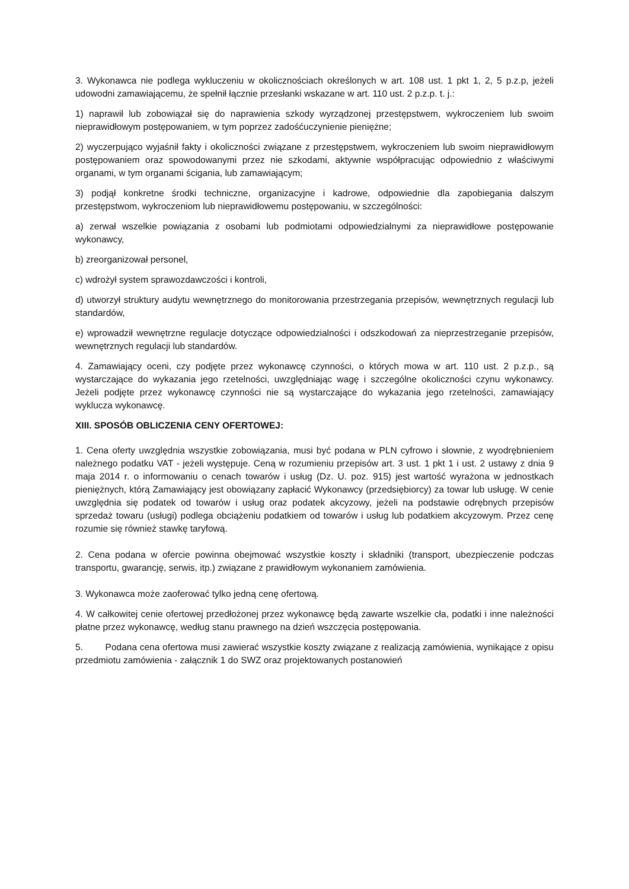3. Wykonawca nie podlega wykluczeniu w okolicznościach określonych w art. 108 ust. 1 pkt 1, 2, 5 p.z.p, jeżeli udowodni zamawiającemu, że spełnił łącznie przesłanki wskazane w art. 110 ust. 2 p.z.p. t. j.:
1) naprawił lub zobowiązał się do naprawienia szkody wyrządzonej przestępstwem, wykroczeniem lub swoim nieprawidłowym postępowaniem, w tym poprzez zadośćuczynienie pieniężne;
2) wyczerpująco wyjaśnił fakty i okoliczności związane z przestępstwem, wykroczeniem lub swoim nieprawidłowym postępowaniem oraz spowodowanymi przez nie szkodami, aktywnie współpracując odpowiednio z właściwymi organami, w tym organami ścigania, lub zamawiającym;
3) podjął konkretne środki techniczne, organizacyjne i kadrowe, odpowiednie dla zapobiegania dalszym przestępstwom, wykroczeniom lub nieprawidłowemu postępowaniu, w szczególności:
a) zerwał wszelkie powiązania z osobami lub podmiotami odpowiedzialnymi za nieprawidłowe postępowanie wykonawcy,
b) zreorganizował personel,
c) wdrożył system sprawozdawczości i kontroli,
d) utworzył struktury audytu wewnętrznego do monitorowania przestrzegania przepisów, wewnętrznych regulacji lub standardów,
e) wprowadził wewnętrzne regulacje dotyczące odpowiedzialności i odszkodowań za nieprzestrzeganie przepisów, wewnętrznych regulacji lub standardów.
4. Zamawiający oceni, czy podjęte przez wykonawcę czynności, o których mowa w art. 110 ust. 2 p.z.p., są wystarczające do wykazania jego rzetelności, uwzględniając wagę i szczególne okoliczności czynu wykonawcy. Jeżeli podjęte przez wykonawcę czynności nie są wystarczające do wykazania jego rzetelności, zamawiający wyklucza wykonawcę.
XIII. SPOSÓB OBLICZENIA CENY OFERTOWEJ:
1. Cena oferty uwzględnia wszystkie zobowiązania, musi być podana w PLN cyfrowo i słownie, z wyodrębnieniem należnego podatku VAT - jeżeli występuje. Ceną w rozumieniu przepisów art. 3 ust. 1 pkt 1 i ust. 2 ustawy z dnia 9 maja 2014 r. o informowaniu o cenach towarów i usług (Dz. U. poz. 915) jest wartość wyrażona w jednostkach pieniężnych, którą Zamawiający jest obowiązany zapłacić Wykonawcy (przedsiębiorcy) za towar lub usługę. W cenie uwzględnia się podatek od towarów i usług oraz podatek akcyzowy, jeżeli na podstawie odrębnych przepisów sprzedaż towaru (usługi) podlega obciążeniu podatkiem od towarów i usług lub podatkiem akcyzowym. Przez cenę rozumie się również stawkę taryfową.
2. Cena podana w ofercie powinna obejmować wszystkie koszty i składniki (transport, ubezpieczenie podczas transportu, gwarancję, serwis, itp.) związane z prawidłowym wykonaniem zamówienia.
3. Wykonawca może zaoferować tylko jedną cenę ofertową.
4. W całkowitej cenie ofertowej przedłożonej przez wykonawcę będą zawarte wszelkie cła, podatki i inne należności płatne przez wykonawcę, według stanu prawnego na dzień wszczęcia postępowania.
5. Podana cena ofertowa musi zawierać wszystkie koszty związane z realizacją zamówienia, wynikające z opisu przedmiotu zamówienia - załącznik 1 do SWZ oraz projektowanych postanowień